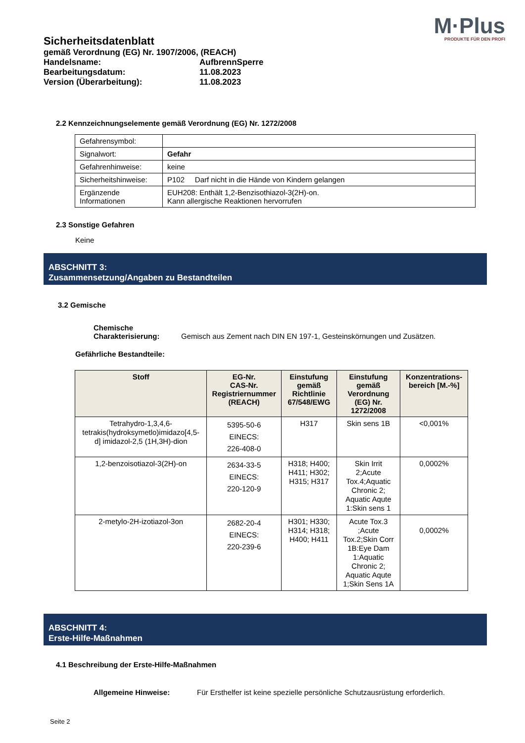M·Plus
PRODUKTE FÜR DEN PROFI
Sicherheitsdatenblatt
gemäß Verordnung (EG) Nr. 1907/2006, (REACH)
| Handelsname: | AufbrennSperre |
| Bearbeitungsdatum: | 11.08.2023 |
| Version (Überarbeitung): | 11.08.2023 |
2.2 Kennzeichnungselemente gemäß Verordnung (EG) Nr. 1272/2008
| Gefahrensymbol: | |
| Signalwort: | Gefahr |
| Gefahrenhinweise: | keine |
| Sicherheitshinweise: | P102 Darf nicht in die Hände von Kindern gelangen |
| Ergänzende Informationen | EUH208: Enthält 1,2-Benzisothiazol-3(2H)-on. Kann allergische Reaktionen hervorrufen |
2.3 Sonstige Gefahren
Keine
ABSCHNITT 3:
Zusammensetzung/Angaben zu Bestandteilen
3.2 Gemische
| Chemische Charakterisierung: | Gemisch aus Zement nach DIN EN 197-1, Gesteinskörnungen und Zusätzen. |
Gefährliche Bestandteile:
| Stoff | EG-Nr. CAS-Nr. Registriernummer (REACH) | Einstufung gemäß Richtlinie 67/548/EWG | Einstufung gemäß Verordnung (EG) Nr. 1272/2008 | Konzentrations-bereich [M.-%] |
| --- | --- | --- | --- | --- |
| Tetrahydro-1,3,4,6-tetrakis(hydroksymetlo)imidazo[4,5-d] imidazol-2,5 (1H,3H)-dion | 5395-50-6 EINECS: 226-408-0 | H317 | Skin sens 1B | <0,001% |
| 1,2-benzoisotiazol-3(2H)-on | 2634-33-5 EINECS: 220-120-9 | H318; H400; H411; H302; H315; H317 | Skin Irrit 2;Acute Tox.4;Aquatic Chronic 2; Aquatic Aqute 1:Skin sens 1 | 0,0002% |
| 2-metylo-2H-izotiazol-3on | 2682-20-4 EINECS: 220-239-6 | H301; H330; H314; H318; H400; H411 | Acute Tox.3 ;Acute Tox.2;Skin Corr 1B:Eye Dam 1:Aquatic Chronic 2; Aquatic Aqute 1;Skin Sens 1A | 0,0002% |
ABSCHNITT 4:
Erste-Hilfe-Maßnahmen
4.1 Beschreibung der Erste-Hilfe-Maßnahmen
| Allgemeine Hinweise: | Für Ersthelfer ist keine spezielle persönliche Schutzausrüstung erforderlich. |
Seite 2